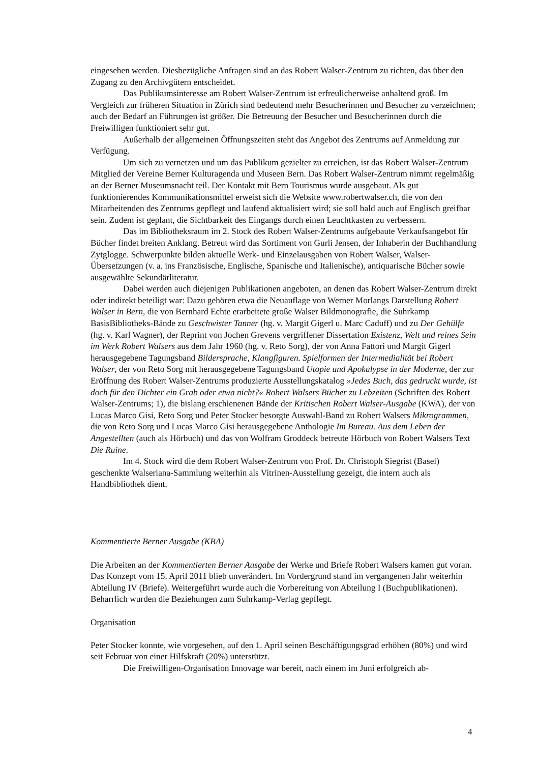eingesehen werden. Diesbezügliche Anfragen sind an das Robert Walser-Zentrum zu richten, das über den Zugang zu den Archivgütern entscheidet.
Das Publikumsinteresse am Robert Walser-Zentrum ist erfreulicherweise anhaltend groß. Im Vergleich zur früheren Situation in Zürich sind bedeutend mehr Besucherinnen und Besucher zu verzeichnen; auch der Bedarf an Führungen ist größer. Die Betreuung der Besucher und Besucherinnen durch die Freiwilligen funktioniert sehr gut.
Außerhalb der allgemeinen Öffnungszeiten steht das Angebot des Zentrums auf Anmeldung zur Verfügung.
Um sich zu vernetzen und um das Publikum gezielter zu erreichen, ist das Robert Walser-Zentrum Mitglied der Vereine Berner Kulturagenda und Museen Bern. Das Robert Walser-Zentrum nimmt regelmäßig an der Berner Museumsnacht teil. Der Kontakt mit Bern Tourismus wurde ausgebaut. Als gut funktionierendes Kommunikationsmittel erweist sich die Website www.robertwalser.ch, die von den Mitarbeitenden des Zentrums gepflegt und laufend aktualisiert wird; sie soll bald auch auf Englisch greifbar sein. Zudem ist geplant, die Sichtbarkeit des Eingangs durch einen Leuchtkasten zu verbessern.
Das im Bibliotheksraum im 2. Stock des Robert Walser-Zentrums aufgebaute Verkaufsangebot für Bücher findet breiten Anklang. Betreut wird das Sortiment von Gurli Jensen, der Inhaberin der Buchhandlung Zytglogge. Schwerpunkte bilden aktuelle Werk- und Einzelausgaben von Robert Walser, Walser-Übersetzungen (v. a. ins Französische, Englische, Spanische und Italienische), antiquarische Bücher sowie ausgewählte Sekundärliteratur.
Dabei werden auch diejenigen Publikationen angeboten, an denen das Robert Walser-Zentrum direkt oder indirekt beteiligt war: Dazu gehören etwa die Neuauflage von Werner Morlangs Darstellung Robert Walser in Bern, die von Bernhard Echte erarbeitete große Walser Bildmonografie, die Suhrkamp BasisBibliotheks-Bände zu Geschwister Tanner (hg. v. Margit Gigerl u. Marc Caduff) und zu Der Gehülfe (hg. v. Karl Wagner), der Reprint von Jochen Grevens vergriffener Dissertation Existenz, Welt und reines Sein im Werk Robert Walsers aus dem Jahr 1960 (hg. v. Reto Sorg), der von Anna Fattori und Margit Gigerl herausgegebene Tagungsband Bildersprache, Klangfiguren. Spielformen der Intermedialität bei Robert Walser, der von Reto Sorg mit herausgegebene Tagungsband Utopie und Apokalypse in der Moderne, der zur Eröffnung des Robert Walser-Zentrums produzierte Ausstellungskatalog »Jedes Buch, das gedruckt wurde, ist doch für den Dichter ein Grab oder etwa nicht?« Robert Walsers Bücher zu Lebzeiten (Schriften des Robert Walser-Zentrums; 1), die bislang erschienenen Bände der Kritischen Robert Walser-Ausgabe (KWA), der von Lucas Marco Gisi, Reto Sorg und Peter Stocker besorgte Auswahl-Band zu Robert Walsers Mikrogrammen, die von Reto Sorg und Lucas Marco Gisi herausgegebene Anthologie Im Bureau. Aus dem Leben der Angestellten (auch als Hörbuch) und das von Wolfram Groddeck betreute Hörbuch von Robert Walsers Text Die Ruine.
Im 4. Stock wird die dem Robert Walser-Zentrum von Prof. Dr. Christoph Siegrist (Basel) geschenkte Walseriana-Sammlung weiterhin als Vitrinen-Ausstellung gezeigt, die intern auch als Handbibliothek dient.
Kommentierte Berner Ausgabe (KBA)
Die Arbeiten an der Kommentierten Berner Ausgabe der Werke und Briefe Robert Walsers kamen gut voran. Das Konzept vom 15. April 2011 blieb unverändert. Im Vordergrund stand im vergangenen Jahr weiterhin Abteilung IV (Briefe). Weitergeführt wurde auch die Vorbereitung von Abteilung I (Buchpublikationen). Beharrlich wurden die Beziehungen zum Suhrkamp-Verlag gepflegt.
Organisation
Peter Stocker konnte, wie vorgesehen, auf den 1. April seinen Beschäftigungsgrad erhöhen (80%) und wird seit Februar von einer Hilfskraft (20%) unterstützt.
Die Freiwilligen-Organisation Innovage war bereit, nach einem im Juni erfolgreich ab-
4